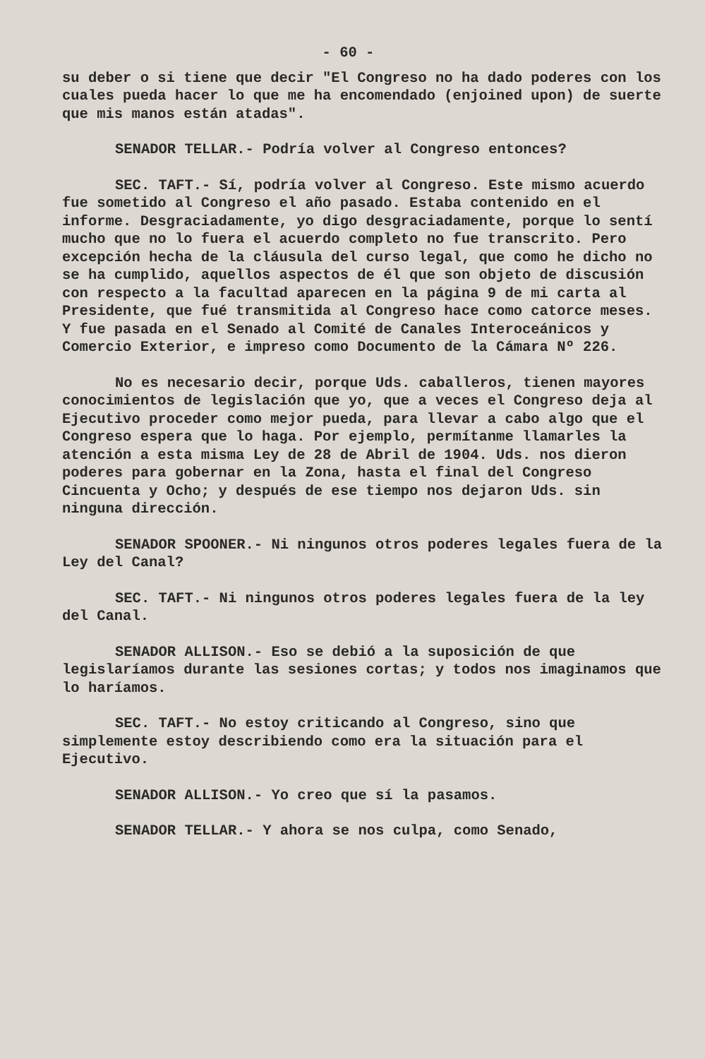- 60 -
su deber o si tiene que decir "El Congreso no ha dado poderes con los cuales pueda hacer lo que me ha encomendado (enjoined upon) de suerte que mis manos están atadas".
SENADOR TELLAR.- Podría volver al Congreso entonces?
SEC. TAFT.- Sí, podría volver al Congreso. Este mismo acuerdo fue sometido al Congreso el año pasado. Estaba contenido en el informe. Desgraciadamente, yo digo desgraciadamente, porque lo sentí mucho que no lo fuera el acuerdo completo no fue transcrito. Pero excepción hecha de la cláusula del curso legal, que como he dicho no se ha cumplido, aquellos aspectos de él que son objeto de discusión con respecto a la facultad aparecen en la página 9 de mi carta al Presidente, que fué transmitida al Congreso hace como catorce meses. Y fue pasada en el Senado al Comité de Canales Interoceánicos y Comercio Exterior, e impreso como Documento de la Cámara Nº 226.
No es necesario decir, porque Uds. caballeros, tienen mayores conocimientos de legislación que yo, que a veces el Congreso deja al Ejecutivo proceder como mejor pueda, para llevar a cabo algo que el Congreso espera que lo haga. Por ejemplo, permítanme llamarles la atención a esta misma Ley de 28 de Abril de 1904. Uds. nos dieron poderes para gobernar en la Zona, hasta el final del Congreso Cincuenta y Ocho; y después de ese tiempo nos dejaron Uds. sin ninguna dirección.
SENADOR SPOONER.- Ni ningunos otros poderes legales fuera de la Ley del Canal?
SEC. TAFT.- Ni ningunos otros poderes legales fuera de la ley del Canal.
SENADOR ALLISON.- Eso se debió a la suposición de que legislaríamos durante las sesiones cortas; y todos nos imaginamos que lo haríamos.
SEC. TAFT.- No estoy criticando al Congreso, sino que simplemente estoy describiendo como era la situación para el Ejecutivo.
SENADOR ALLISON.- Yo creo que sí la pasamos.
SENADOR TELLAR.- Y ahora se nos culpa, como Senado,